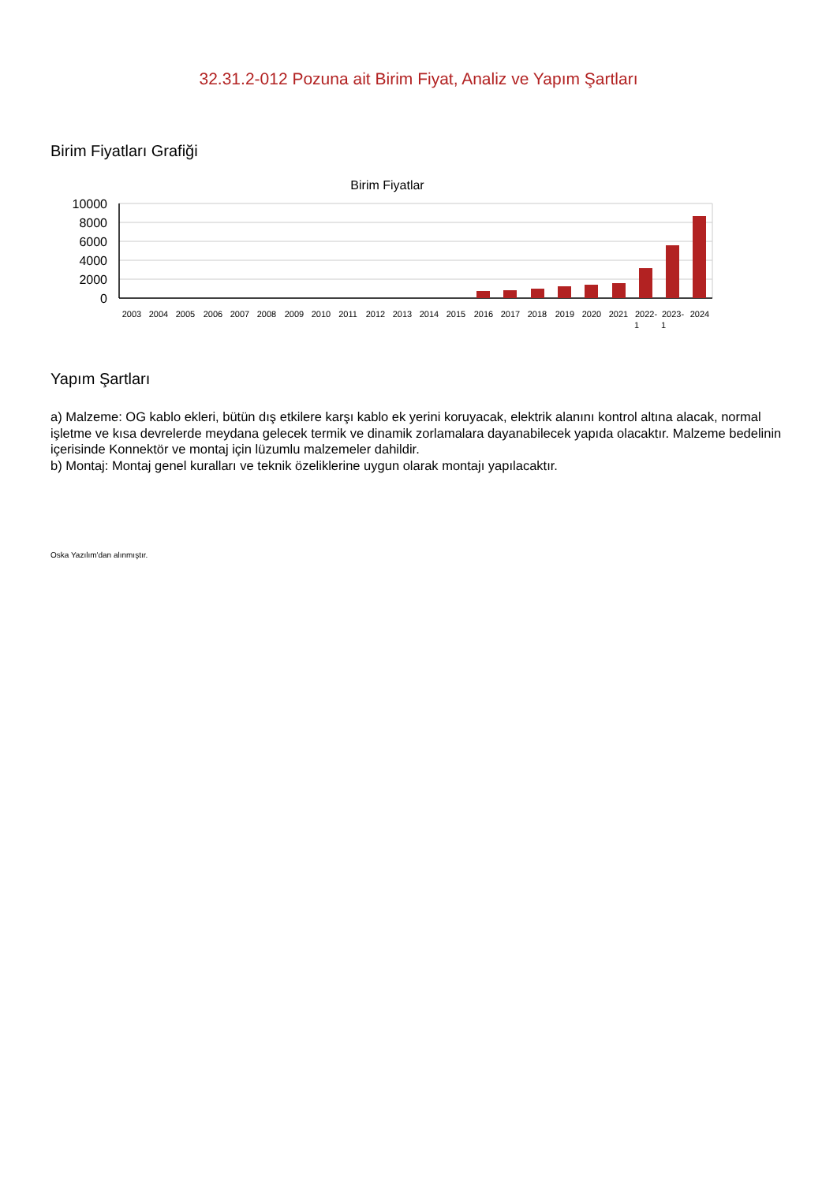32.31.2-012 Pozuna ait Birim Fiyat, Analiz ve Yapım Şartları
Birim Fiyatları Grafiği
Birim Fiyatlar
10000
8000
6000
4000
2000
0
2003
2004
2005
2006
2007
2008
2009
2010
2011
2012
2013
2014
2015
2016
2017
2018
2019
2020
2021
2022-
1
2023-
1
2024
Yapım Şartları
a) Malzeme: OG kablo ekleri, bütün dış etkilere karşı kablo ek yerini koruyacak, elektrik alanını kontrol altına alacak, normal işletme ve kısa devrelerde meydana gelecek termik ve dinamik zorlamalara dayanabilecek yapıda olacaktır. Malzeme bedelinin içerisinde Konnektör ve montaj için lüzumlu malzemeler dahildir.
b) Montaj: Montaj genel kuralları ve teknik özeliklerine uygun olarak montajı yapılacaktır.
Oska Yazılım'dan alınmıştır.